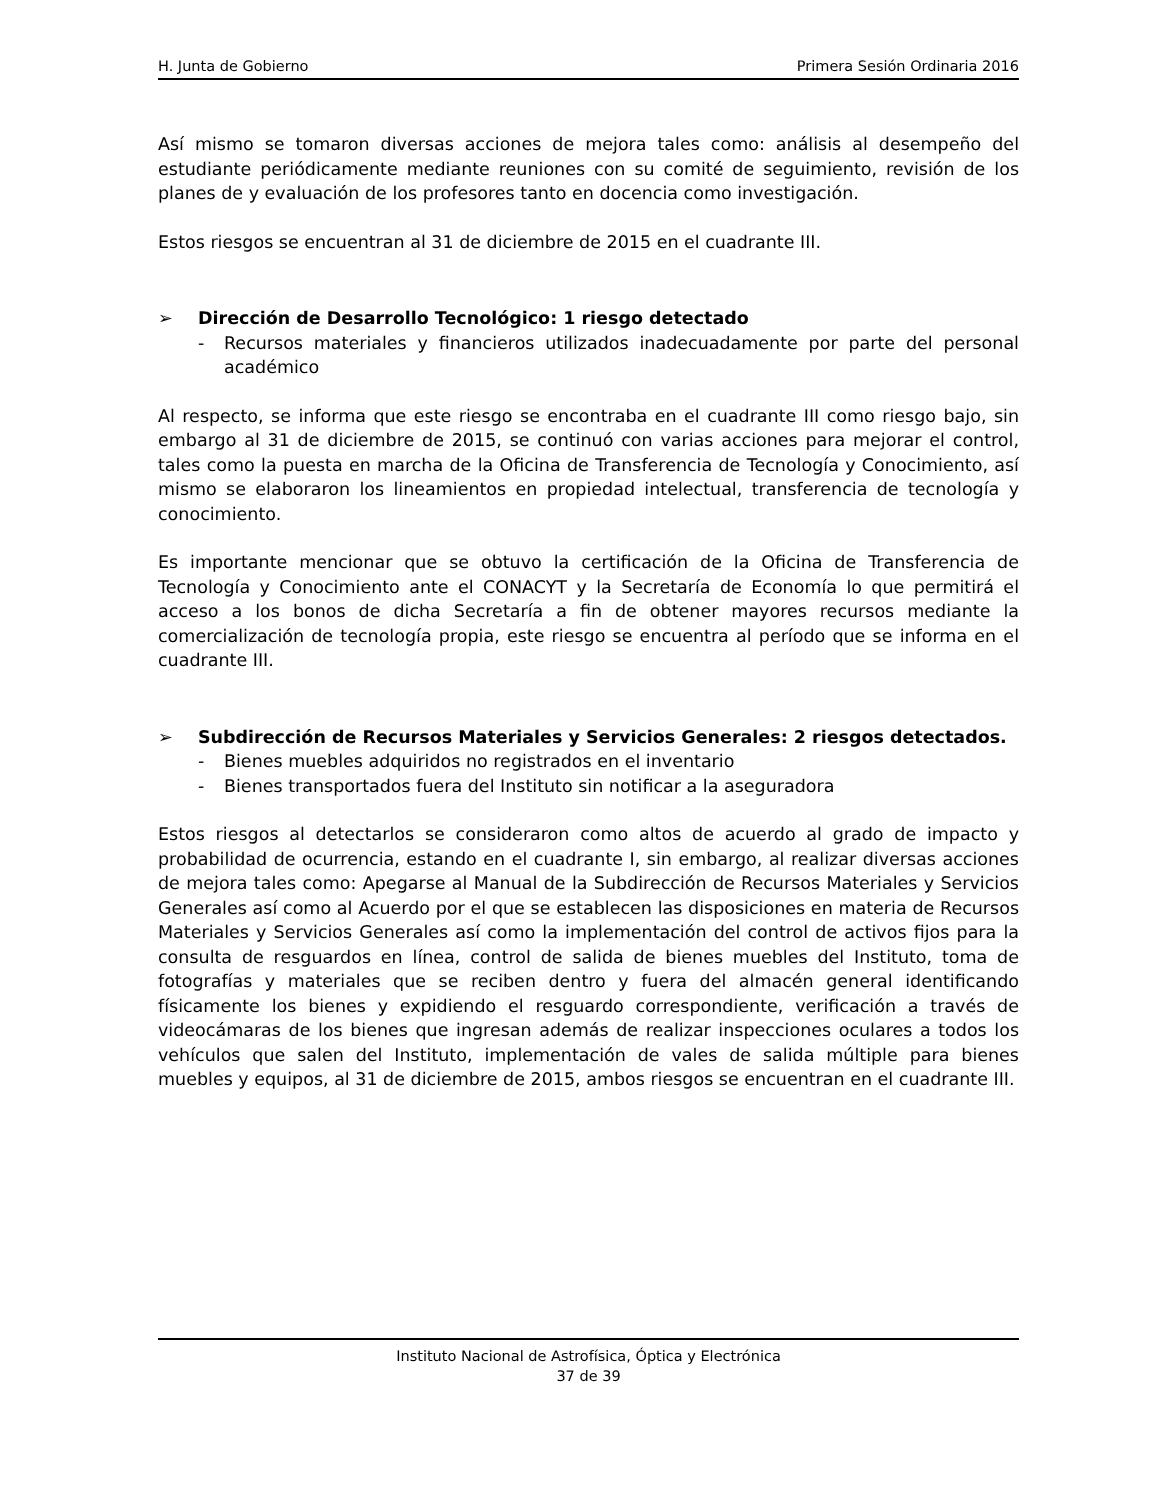H. Junta de Gobierno Primera Sesión Ordinaria 2016
Así mismo se tomaron diversas acciones de mejora tales como: análisis al desempeño del estudiante periódicamente mediante reuniones con su comité de seguimiento, revisión de los planes de y evaluación de los profesores tanto en docencia como investigación.
Estos riesgos se encuentran al 31 de diciembre de 2015 en el cuadrante III.
➢ Dirección de Desarrollo Tecnológico: 1 riesgo detectado
- Recursos materiales y financieros utilizados inadecuadamente por parte del personal académico
Al respecto, se informa que este riesgo se encontraba en el cuadrante III como riesgo bajo, sin embargo al 31 de diciembre de 2015, se continuó con varias acciones para mejorar el control, tales como la puesta en marcha de la Oficina de Transferencia de Tecnología y Conocimiento, así mismo se elaboraron los lineamientos en propiedad intelectual, transferencia de tecnología y conocimiento.
Es importante mencionar que se obtuvo la certificación de la Oficina de Transferencia de Tecnología y Conocimiento ante el CONACYT y la Secretaría de Economía lo que permitirá el acceso a los bonos de dicha Secretaría a fin de obtener mayores recursos mediante la comercialización de tecnología propia, este riesgo se encuentra al período que se informa en el cuadrante III.
➢ Subdirección de Recursos Materiales y Servicios Generales: 2 riesgos detectados.
- Bienes muebles adquiridos no registrados en el inventario
- Bienes transportados fuera del Instituto sin notificar a la aseguradora
Estos riesgos al detectarlos se consideraron como altos de acuerdo al grado de impacto y probabilidad de ocurrencia, estando en el cuadrante I, sin embargo, al realizar diversas acciones de mejora tales como: Apegarse al Manual de la Subdirección de Recursos Materiales y Servicios Generales así como al Acuerdo por el que se establecen las disposiciones en materia de Recursos Materiales y Servicios Generales así como la implementación del control de activos fijos para la consulta de resguardos en línea, control de salida de bienes muebles del Instituto, toma de fotografías y materiales que se reciben dentro y fuera del almacén general identificando físicamente los bienes y expidiendo el resguardo correspondiente, verificación a través de videocámaras de los bienes que ingresan además de realizar inspecciones oculares a todos los vehículos que salen del Instituto, implementación de vales de salida múltiple para bienes muebles y equipos, al 31 de diciembre de 2015, ambos riesgos se encuentran en el cuadrante III.
Instituto Nacional de Astrofísica, Óptica y Electrónica
37 de 39